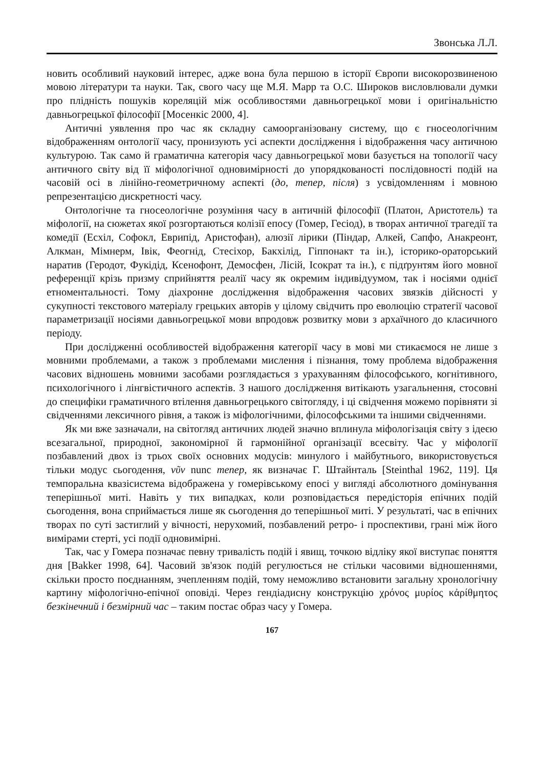Звонська Л.Л.
новить особливий науковий інтерес, адже вона була першою в історії Європи високорозвиненою мовою літератури та науки. Так, свого часу ще М.Я. Марр та О.С. Широков висловлювали думки про плідність пошуків кореляцій між особливостями давньогрецької мови і оригінальністю давньогрецької філософії [Мосенкіс 2000, 4].
Античні уявлення про час як складну самоорганізовану систему, що є гносеологічним відображенням онтології часу, пронизують усі аспекти дослідження і відображення часу античною культурою. Так само й граматична категорія часу давньогрецької мови базується на топології часу античного світу від її міфологічної одновимірності до упорядкованості послідовності подій на часовій осі в лінійно-геометричному аспекті (до, тепер, після) з усвідомленням і мовною репрезентацією дискретності часу.
Онтологічне та гносеологічне розуміння часу в античній філософії (Платон, Аристотель) та міфології, на сюжетах якої розгортаються колізії епосу (Гомер, Гесіод), в творах античної трагедії та комедії (Есхіл, Софокл, Еврипід, Аристофан), алюзії лірики (Піндар, Алкей, Сапфо, Анакреонт, Алкман, Мімнерм, Івік, Феогнід, Стесіхор, Бакхілід, Гіппонакт та ін.), історико-ораторський наратив (Геродот, Фукідід, Ксенофонт, Демосфен, Лісій, Ісократ та ін.), є підґрунтям його мовної референції крізь призму сприйняття реалії часу як окремим індивідуумом, так і носіями однієї етноментальності. Тому діахронне дослідження відображення часових звязків дійсності у сукупності текстового матеріалу грецьких авторів у цілому свідчить про еволюцію стратегії часової параметризації носіями давньогрецької мови впродовж розвитку мови з архаїчного до класичного періоду.
При дослідженні особливостей відображення категорії часу в мові ми стикаємося не лише з мовними проблемами, а також з проблемами мислення і пізнання, тому проблема відображення часових відношень мовними засобами розглядається з урахуванням філософського, когнітивного, психологічного і лінгвістичного аспектів. З нашого дослідження витікають узагальнення, стосовні до специфіки граматичного втілення давньогрецького світогляду, і ці свідчення можемо порівняти зі свідченнями лексичного рівня, а також із міфологічними, філософськими та іншими свідченнями.
Як ми вже зазначали, на світогляд античних людей значно вплинула міфологізація світу з ідеєю всезагальної, природної, закономірної й гармонійної організації всесвіту. Час у міфології позбавлений двох із трьох своїх основних модусів: минулого і майбутнього, використовується тільки модус сьогодення, νῦν nunc тепер, як визначає Г. Штайнталь [Steinthal 1962, 119]. Ця темпоральна квазісистема відображена у гомерівському епосі у вигляді абсолютного домінування теперішньої миті. Навіть у тих випадках, коли розповідається передісторія епічних подій сьогодення, вона сприймається лише як сьогодення до теперішньої миті. У результаті, час в епічних творах по суті застиглий у вічності, нерухомий, позбавлений ретро- і проспективи, грані між його вимірами стерті, усі події одновимірні.
Так, час у Гомера позначає певну тривалість подій і явищ, точкою відліку якої виступає поняття дня [Bakker 1998, 64]. Часовий зв'язок подій регулюється не стільки часовими відношеннями, скільки просто поєднанням, зчепленням подій, тому неможливо встановити загальну хронологічну картину міфологічно-епічної оповіді. Через гендіадисну конструкцію χρόνος μυρίος κἀρίθμητος безкінечний і безмірний час – таким постає образ часу у Гомера.
167